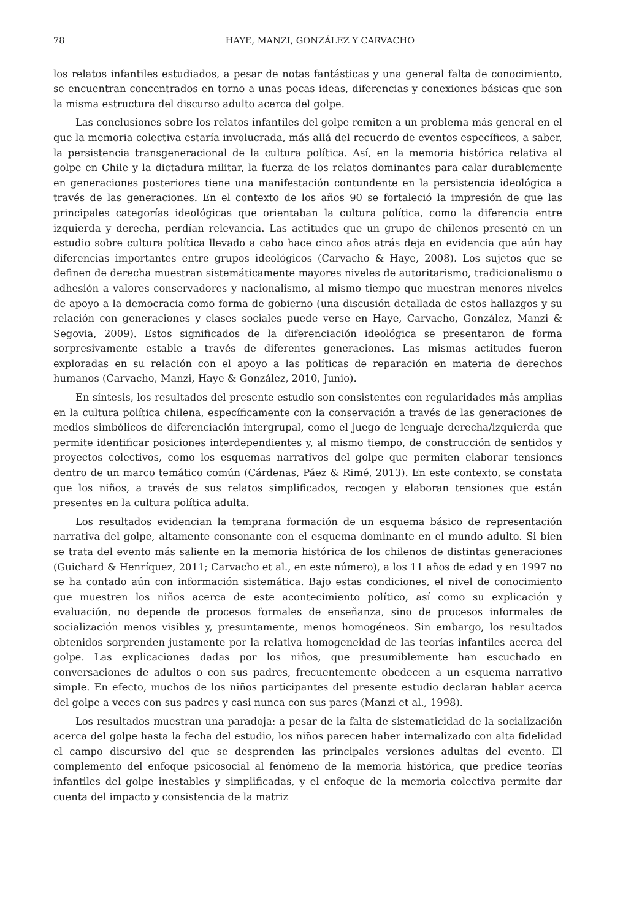78 HAYE, MANZI, GONZÁLEZ Y CARVACHO
los relatos infantiles estudiados, a pesar de notas fantásticas y una general falta de conocimiento, se encuentran concentrados en torno a unas pocas ideas, diferencias y conexiones básicas que son la misma estructura del discurso adulto acerca del golpe.
Las conclusiones sobre los relatos infantiles del golpe remiten a un problema más general en el que la memoria colectiva estaría involucrada, más allá del recuerdo de eventos específicos, a saber, la persistencia transgeneracional de la cultura política. Así, en la memoria histórica relativa al golpe en Chile y la dictadura militar, la fuerza de los relatos dominantes para calar durablemente en generaciones posteriores tiene una manifestación contundente en la persistencia ideológica a través de las generaciones. En el contexto de los años 90 se fortaleció la impresión de que las principales categorías ideológicas que orientaban la cultura política, como la diferencia entre izquierda y derecha, perdían relevancia. Las actitudes que un grupo de chilenos presentó en un estudio sobre cultura política llevado a cabo hace cinco años atrás deja en evidencia que aún hay diferencias importantes entre grupos ideológicos (Carvacho & Haye, 2008). Los sujetos que se definen de derecha muestran sistemáticamente mayores niveles de autoritarismo, tradicionalismo o adhesión a valores conservadores y nacionalismo, al mismo tiempo que muestran menores niveles de apoyo a la democracia como forma de gobierno (una discusión detallada de estos hallazgos y su relación con generaciones y clases sociales puede verse en Haye, Carvacho, González, Manzi & Segovia, 2009). Estos significados de la diferenciación ideológica se presentaron de forma sorpresivamente estable a través de diferentes generaciones. Las mismas actitudes fueron exploradas en su relación con el apoyo a las políticas de reparación en materia de derechos humanos (Carvacho, Manzi, Haye & González, 2010, Junio).
En síntesis, los resultados del presente estudio son consistentes con regularidades más amplias en la cultura política chilena, específicamente con la conservación a través de las generaciones de medios simbólicos de diferenciación intergrupal, como el juego de lenguaje derecha/izquierda que permite identificar posiciones interdependientes y, al mismo tiempo, de construcción de sentidos y proyectos colectivos, como los esquemas narrativos del golpe que permiten elaborar tensiones dentro de un marco temático común (Cárdenas, Páez & Rimé, 2013). En este contexto, se constata que los niños, a través de sus relatos simplificados, recogen y elaboran tensiones que están presentes en la cultura política adulta.
Los resultados evidencian la temprana formación de un esquema básico de representación narrativa del golpe, altamente consonante con el esquema dominante en el mundo adulto. Si bien se trata del evento más saliente en la memoria histórica de los chilenos de distintas generaciones (Guichard & Henríquez, 2011; Carvacho et al., en este número), a los 11 años de edad y en 1997 no se ha contado aún con información sistemática. Bajo estas condiciones, el nivel de conocimiento que muestren los niños acerca de este acontecimiento político, así como su explicación y evaluación, no depende de procesos formales de enseñanza, sino de procesos informales de socialización menos visibles y, presuntamente, menos homogéneos. Sin embargo, los resultados obtenidos sorprenden justamente por la relativa homogeneidad de las teorías infantiles acerca del golpe. Las explicaciones dadas por los niños, que presumiblemente han escuchado en conversaciones de adultos o con sus padres, frecuentemente obedecen a un esquema narrativo simple. En efecto, muchos de los niños participantes del presente estudio declaran hablar acerca del golpe a veces con sus padres y casi nunca con sus pares (Manzi et al., 1998).
Los resultados muestran una paradoja: a pesar de la falta de sistematicidad de la socialización acerca del golpe hasta la fecha del estudio, los niños parecen haber internalizado con alta fidelidad el campo discursivo del que se desprenden las principales versiones adultas del evento. El complemento del enfoque psicosocial al fenómeno de la memoria histórica, que predice teorías infantiles del golpe inestables y simplificadas, y el enfoque de la memoria colectiva permite dar cuenta del impacto y consistencia de la matriz